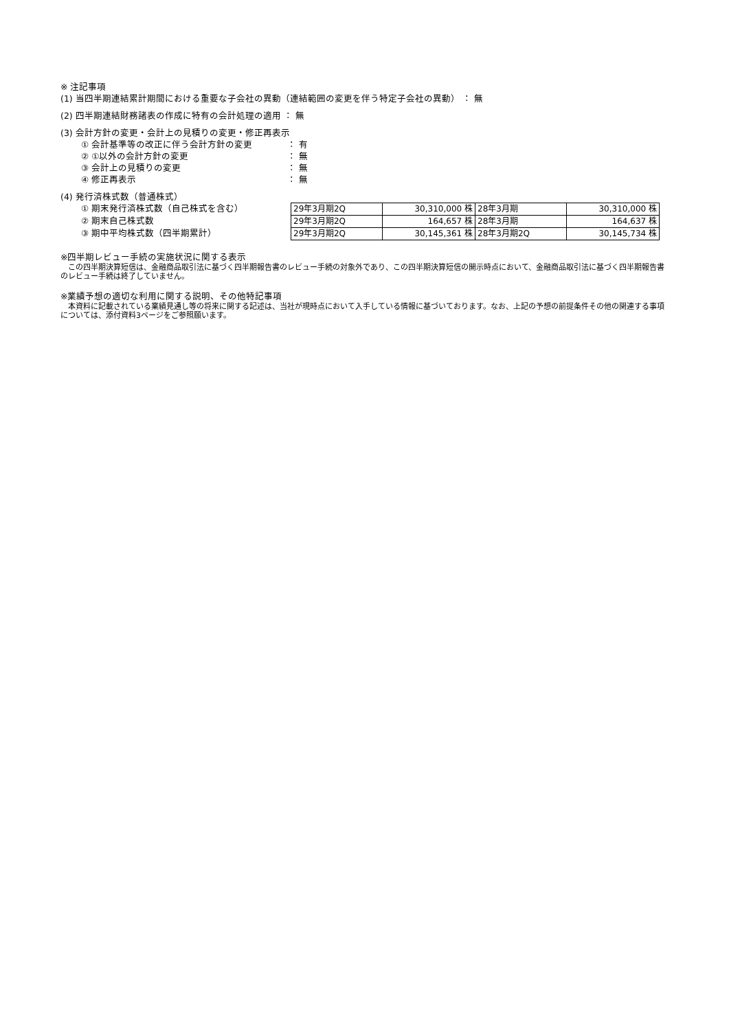※ 注記事項
(1) 当四半期連結累計期間における重要な子会社の異動（連結範囲の変更を伴う特定子会社の異動） ： 無
(2) 四半期連結財務諸表の作成に特有の会計処理の適用 ： 無
(3) 会計方針の変更・会計上の見積りの変更・修正再表示
① 会計基準等の改正に伴う会計方針の変更 ： 有
② ①以外の会計方針の変更 ： 無
③ 会計上の見積りの変更 ： 無
④ 修正再表示 ： 無
(4) 発行済株式数（普通株式）
① 期末発行済株式数（自己株式を含む）
② 期末自己株式数
③ 期中平均株式数（四半期累計）
| 29年3月期2Q | 30,310,000 株 | 28年3月期 | 30,310,000 株 |
| 29年3月期2Q | 164,657 株 | 28年3月期 | 164,637 株 |
| 29年3月期2Q | 30,145,361 株 | 28年3月期2Q | 30,145,734 株 |
※四半期レビュー手続の実施状況に関する表示
　この四半期決算短信は、金融商品取引法に基づく四半期報告書のレビュー手続の対象外であり、この四半期決算短信の開示時点において、金融商品取引法に基づく四半期報告書のレビュー手続は終了していません。
※業績予想の適切な利用に関する説明、その他特記事項
　本資料に記載されている業績見通し等の将来に関する記述は、当社が現時点において入手している情報に基づいております。なお、上記の予想の前提条件その他の関連する事項については、添付資料3ページをご参照願います。